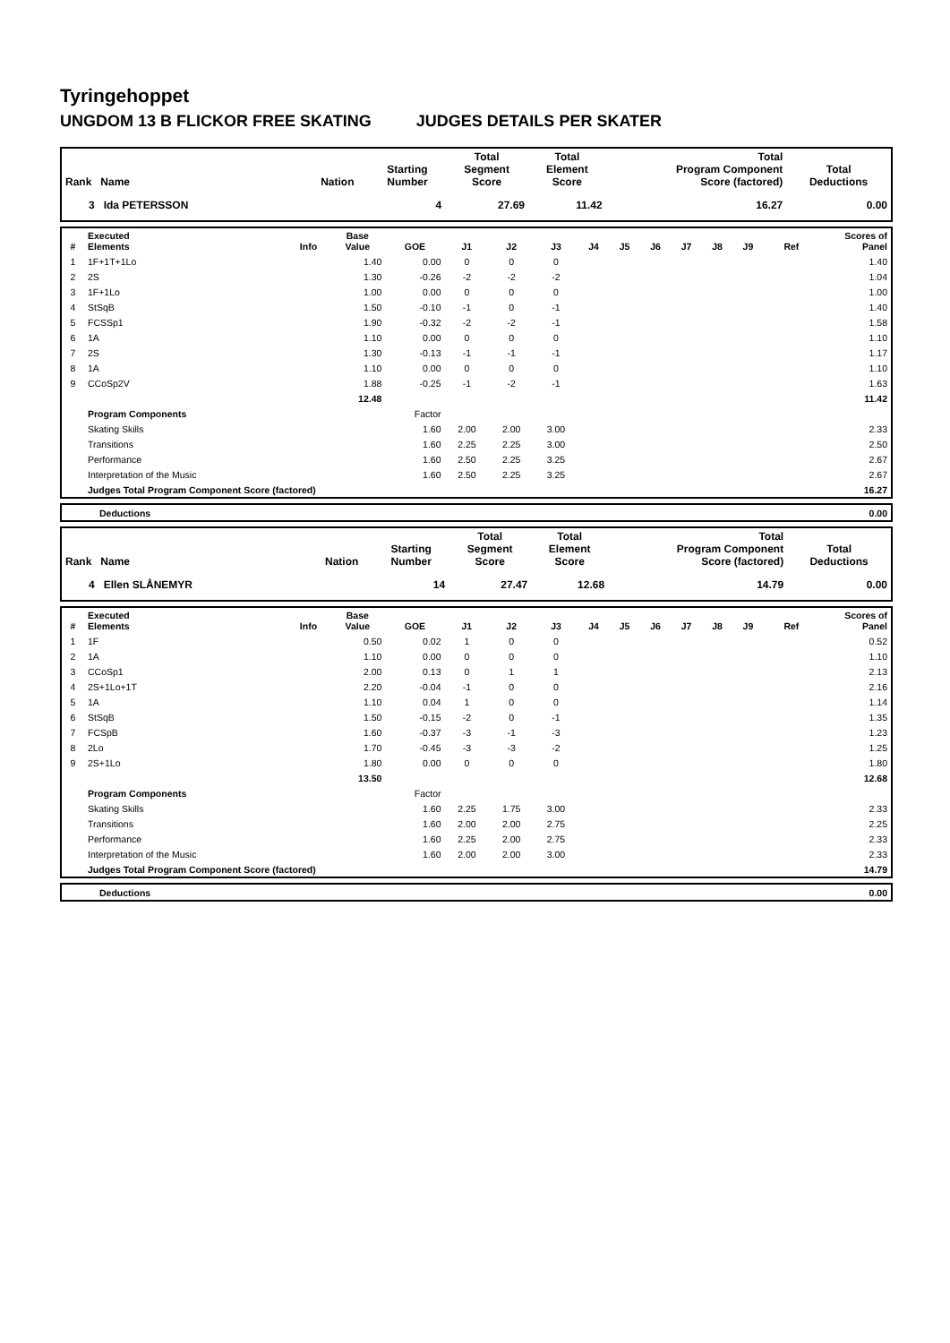Tyringehoppet
UNGDOM 13 B FLICKOR FREE SKATING JUDGES DETAILS PER SKATER
| Rank Name | Nation | Starting Number | Total Segment Score | Total Element Score | Total Program Component Score (factored) | Total Deductions |
| --- | --- | --- | --- | --- | --- | --- |
| 3 Ida PETERSSON | | 4 | 27.69 | 11.42 | 16.27 | 0.00 |
| # | Executed Elements | Info | Base Value | GOE | J1 | J2 | J3 | J4 | J5 | J6 | J7 | J8 | J9 | Ref | Scores of Panel |
| --- | --- | --- | --- | --- | --- | --- | --- | --- | --- | --- | --- | --- | --- | --- | --- |
| 1 | 1F+1T+1Lo | | 1.40 | 0.00 | 0 | 0 | 0 | | | | | | | | 1.40 |
| 2 | 2S | | 1.30 | -0.26 | -2 | -2 | -2 | | | | | | | | 1.04 |
| 3 | 1F+1Lo | | 1.00 | 0.00 | 0 | 0 | 0 | | | | | | | | 1.00 |
| 4 | StSqB | | 1.50 | -0.10 | -1 | 0 | -1 | | | | | | | | 1.40 |
| 5 | FCSSp1 | | 1.90 | -0.32 | -2 | -2 | -1 | | | | | | | | 1.58 |
| 6 | 1A | | 1.10 | 0.00 | 0 | 0 | 0 | | | | | | | | 1.10 |
| 7 | 2S | | 1.30 | -0.13 | -1 | -1 | -1 | | | | | | | | 1.17 |
| 8 | 1A | | 1.10 | 0.00 | 0 | 0 | 0 | | | | | | | | 1.10 |
| 9 | CCoSp2V | | 1.88 | -0.25 | -1 | -2 | -1 | | | | | | | | 1.63 |
| | | | 12.48 | | | | | | | | | | | | 11.42 |
| | Program Components | | | Factor | | | | | | | | | | | |
| | Skating Skills | | | 1.60 | 2.00 | 2.00 | 3.00 | | | | | | | | 2.33 |
| | Transitions | | | 1.60 | 2.25 | 2.25 | 3.00 | | | | | | | | 2.50 |
| | Performance | | | 1.60 | 2.50 | 2.25 | 3.25 | | | | | | | | 2.67 |
| | Interpretation of the Music | | | 1.60 | 2.50 | 2.25 | 3.25 | | | | | | | | 2.67 |
| | Judges Total Program Component Score (factored) | | | | | | | | | | | | | | 16.27 |
| | Deductions | 0.00 |
| Rank Name | Nation | Starting Number | Total Segment Score | Total Element Score | Total Program Component Score (factored) | Total Deductions |
| --- | --- | --- | --- | --- | --- | --- |
| 4 Ellen SLÅNEMYR | | 14 | 27.47 | 12.68 | 14.79 | 0.00 |
| # | Executed Elements | Info | Base Value | GOE | J1 | J2 | J3 | J4 | J5 | J6 | J7 | J8 | J9 | Ref | Scores of Panel |
| --- | --- | --- | --- | --- | --- | --- | --- | --- | --- | --- | --- | --- | --- | --- | --- |
| 1 | 1F | | 0.50 | 0.02 | 1 | 0 | 0 | | | | | | | | 0.52 |
| 2 | 1A | | 1.10 | 0.00 | 0 | 0 | 0 | | | | | | | | 1.10 |
| 3 | CCoSp1 | | 2.00 | 0.13 | 0 | 1 | 1 | | | | | | | | 2.13 |
| 4 | 2S+1Lo+1T | | 2.20 | -0.04 | -1 | 0 | 0 | | | | | | | | 2.16 |
| 5 | 1A | | 1.10 | 0.04 | 1 | 0 | 0 | | | | | | | | 1.14 |
| 6 | StSqB | | 1.50 | -0.15 | -2 | 0 | -1 | | | | | | | | 1.35 |
| 7 | FCSpB | | 1.60 | -0.37 | -3 | -1 | -3 | | | | | | | | 1.23 |
| 8 | 2Lo | | 1.70 | -0.45 | -3 | -3 | -2 | | | | | | | | 1.25 |
| 9 | 2S+1Lo | | 1.80 | 0.00 | 0 | 0 | 0 | | | | | | | | 1.80 |
| | | | 13.50 | | | | | | | | | | | | 12.68 |
| | Program Components | | | Factor | | | | | | | | | | | |
| | Skating Skills | | | 1.60 | 2.25 | 1.75 | 3.00 | | | | | | | | 2.33 |
| | Transitions | | | 1.60 | 2.00 | 2.00 | 2.75 | | | | | | | | 2.25 |
| | Performance | | | 1.60 | 2.25 | 2.00 | 2.75 | | | | | | | | 2.33 |
| | Interpretation of the Music | | | 1.60 | 2.00 | 2.00 | 3.00 | | | | | | | | 2.33 |
| | Judges Total Program Component Score (factored) | | | | | | | | | | | | | | 14.79 |
| | Deductions | 0.00 |